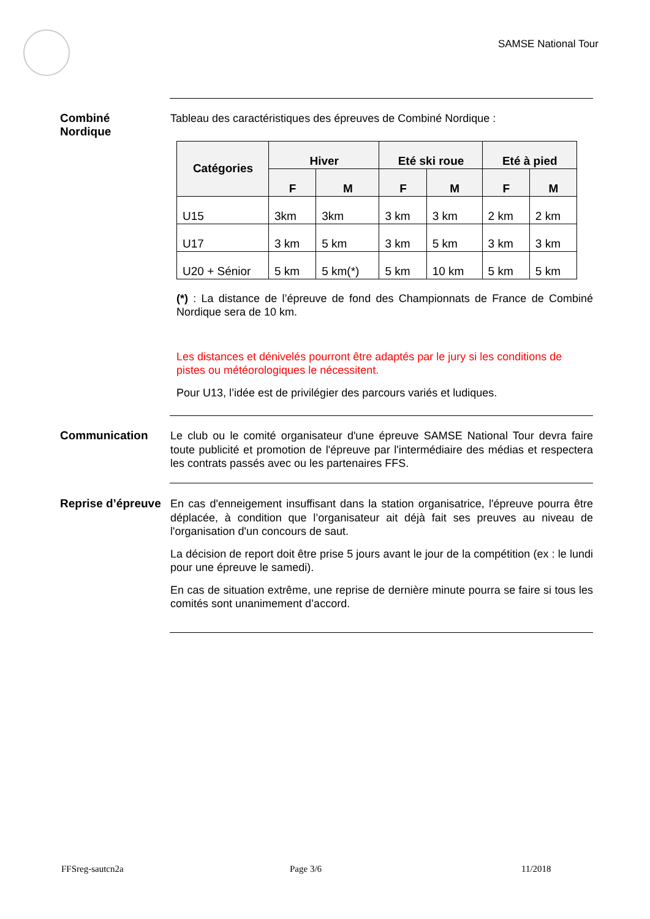SAMSE National Tour
Combiné
Nordique
Tableau des caractéristiques des épreuves de Combiné Nordique :
| Catégories | Hiver | | Eté ski roue | | Eté à pied | |
| --- | --- | --- | --- | --- | --- | --- |
| | F | M | F | M | F | M |
| U15 | 3km | 3km | 3 km | 3 km | 2 km | 2 km |
| U17 | 3 km | 5 km | 3 km | 5 km | 3 km | 3 km |
| U20 + Sénior | 5 km | 5 km(*) | 5 km | 10 km | 5 km | 5 km |
(*) : La distance de l’épreuve de fond des Championnats de France de Combiné Nordique sera de 10 km.
Les distances et dénivelés pourront être adaptés par le jury si les conditions de pistes ou météorologiques le nécessitent.
Pour U13, l’idée est de privilégier des parcours variés et ludiques.
Communication
Le club ou le comité organisateur d'une épreuve SAMSE National Tour devra faire toute publicité et promotion de l'épreuve par l'intermédiaire des médias et respectera les contrats passés avec ou les partenaires FFS.
Reprise d’épreuve
En cas d'enneigement insuffisant dans la station organisatrice, l'épreuve pourra être déplacée, à condition que l’organisateur ait déjà fait ses preuves au niveau de l'organisation d'un concours de saut.
La décision de report doit être prise 5 jours avant le jour de la compétition (ex : le lundi pour une épreuve le samedi).
En cas de situation extrême, une reprise de dernière minute pourra se faire si tous les comités sont unanimement d’accord.
FFSreg-sautcn2a Page 3/6 11/2018